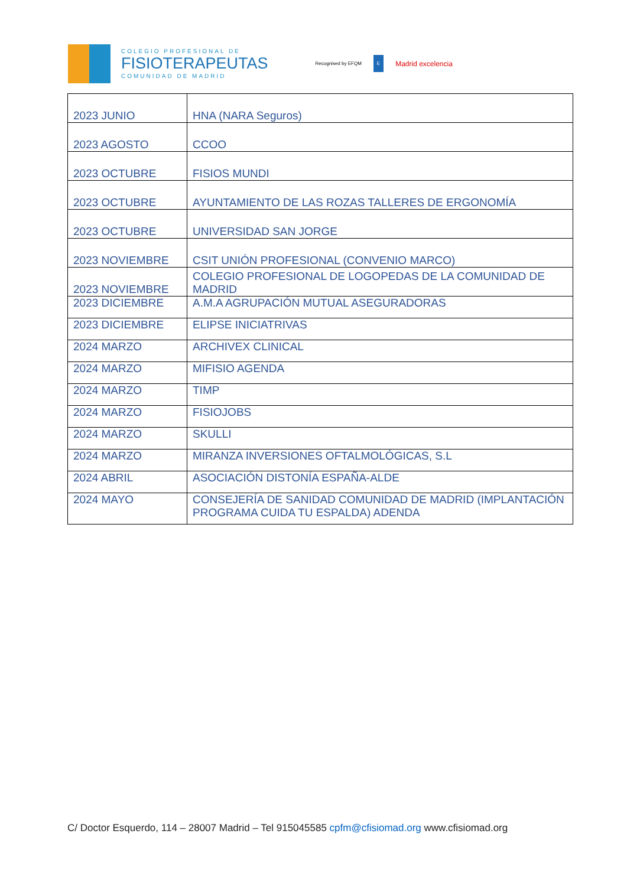COLEGIO PROFESIONAL DE
FISIOTERAPEUTAS
COMUNIDAD DE MADRID
Recognised by EFQM E Madrid excelencia
| 2023 JUNIO | HNA (NARA Seguros) |
| 2023 AGOSTO | CCOO |
| 2023 OCTUBRE | FISIOS MUNDI |
| 2023 OCTUBRE | AYUNTAMIENTO DE LAS ROZAS TALLERES DE ERGONOMÍA |
| 2023 OCTUBRE | UNIVERSIDAD SAN JORGE |
| 2023 NOVIEMBRE | CSIT UNIÓN PROFESIONAL (CONVENIO MARCO) |
| 2023 NOVIEMBRE | COLEGIO PROFESIONAL DE LOGOPEDAS DE LA COMUNIDAD DE MADRID |
| 2023 DICIEMBRE | A.M.A AGRUPACIÓN MUTUAL ASEGURADORAS |
| 2023 DICIEMBRE | ELIPSE INICIATRIVAS |
| 2024 MARZO | ARCHIVEX CLINICAL |
| 2024 MARZO | MIFISIO AGENDA |
| 2024 MARZO | TIMP |
| 2024 MARZO | FISIOJOBS |
| 2024 MARZO | SKULLI |
| 2024 MARZO | MIRANZA INVERSIONES OFTALMOLÓGICAS, S.L |
| 2024 ABRIL | ASOCIACIÓN DISTONÍA ESPAÑA-ALDE |
| 2024 MAYO | CONSEJERÍA DE SANIDAD COMUNIDAD DE MADRID (IMPLANTACIÓN PROGRAMA CUIDA TU ESPALDA) ADENDA |
C/ Doctor Esquerdo, 114 – 28007 Madrid – Tel 915045585 cpfm@cfisiomad.org www.cfisiomad.org